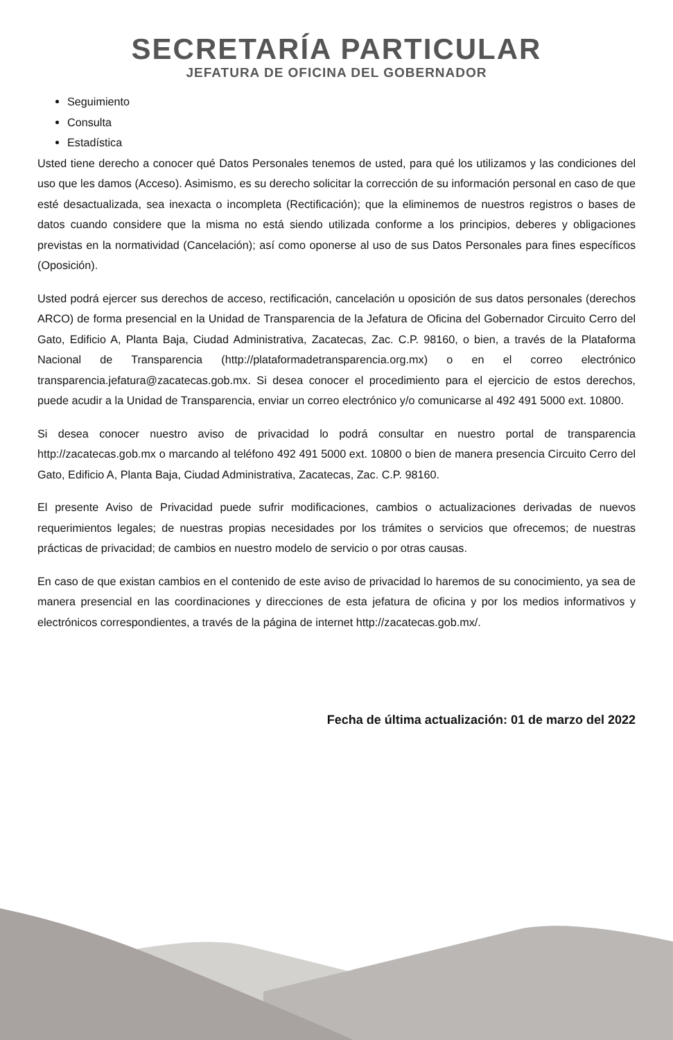SECRETARÍA PARTICULAR
JEFATURA DE OFICINA DEL GOBERNADOR
Seguimiento
Consulta
Estadística
Usted tiene derecho a conocer qué Datos Personales tenemos de usted, para qué los utilizamos y las condiciones del uso que les damos (Acceso). Asimismo, es su derecho solicitar la corrección de su información personal en caso de que esté desactualizada, sea inexacta o incompleta (Rectificación); que la eliminemos de nuestros registros o bases de datos cuando considere que la misma no está siendo utilizada conforme a los principios, deberes y obligaciones previstas en la normatividad (Cancelación); así como oponerse al uso de sus Datos Personales para fines específicos (Oposición).
Usted podrá ejercer sus derechos de acceso, rectificación, cancelación u oposición de sus datos personales (derechos ARCO) de forma presencial en la Unidad de Transparencia de la Jefatura de Oficina del Gobernador Circuito Cerro del Gato, Edificio A, Planta Baja, Ciudad Administrativa, Zacatecas, Zac. C.P. 98160, o bien, a través de la Plataforma Nacional de Transparencia (http://plataformadetransparencia.org.mx) o en el correo electrónico transparencia.jefatura@zacatecas.gob.mx. Si desea conocer el procedimiento para el ejercicio de estos derechos, puede acudir a la Unidad de Transparencia, enviar un correo electrónico y/o comunicarse al 492 491 5000 ext. 10800.
Si desea conocer nuestro aviso de privacidad lo podrá consultar en nuestro portal de transparencia http://zacatecas.gob.mx o marcando al teléfono 492 491 5000 ext. 10800 o bien de manera presencia Circuito Cerro del Gato, Edificio A, Planta Baja, Ciudad Administrativa, Zacatecas, Zac. C.P. 98160.
El presente Aviso de Privacidad puede sufrir modificaciones, cambios o actualizaciones derivadas de nuevos requerimientos legales; de nuestras propias necesidades por los trámites o servicios que ofrecemos; de nuestras prácticas de privacidad; de cambios en nuestro modelo de servicio o por otras causas.
En caso de que existan cambios en el contenido de este aviso de privacidad lo haremos de su conocimiento, ya sea de manera presencial en las coordinaciones y direcciones de esta jefatura de oficina y por los medios informativos y electrónicos correspondientes, a través de la página de internet http://zacatecas.gob.mx/.
Fecha de última actualización: 01 de marzo del 2022